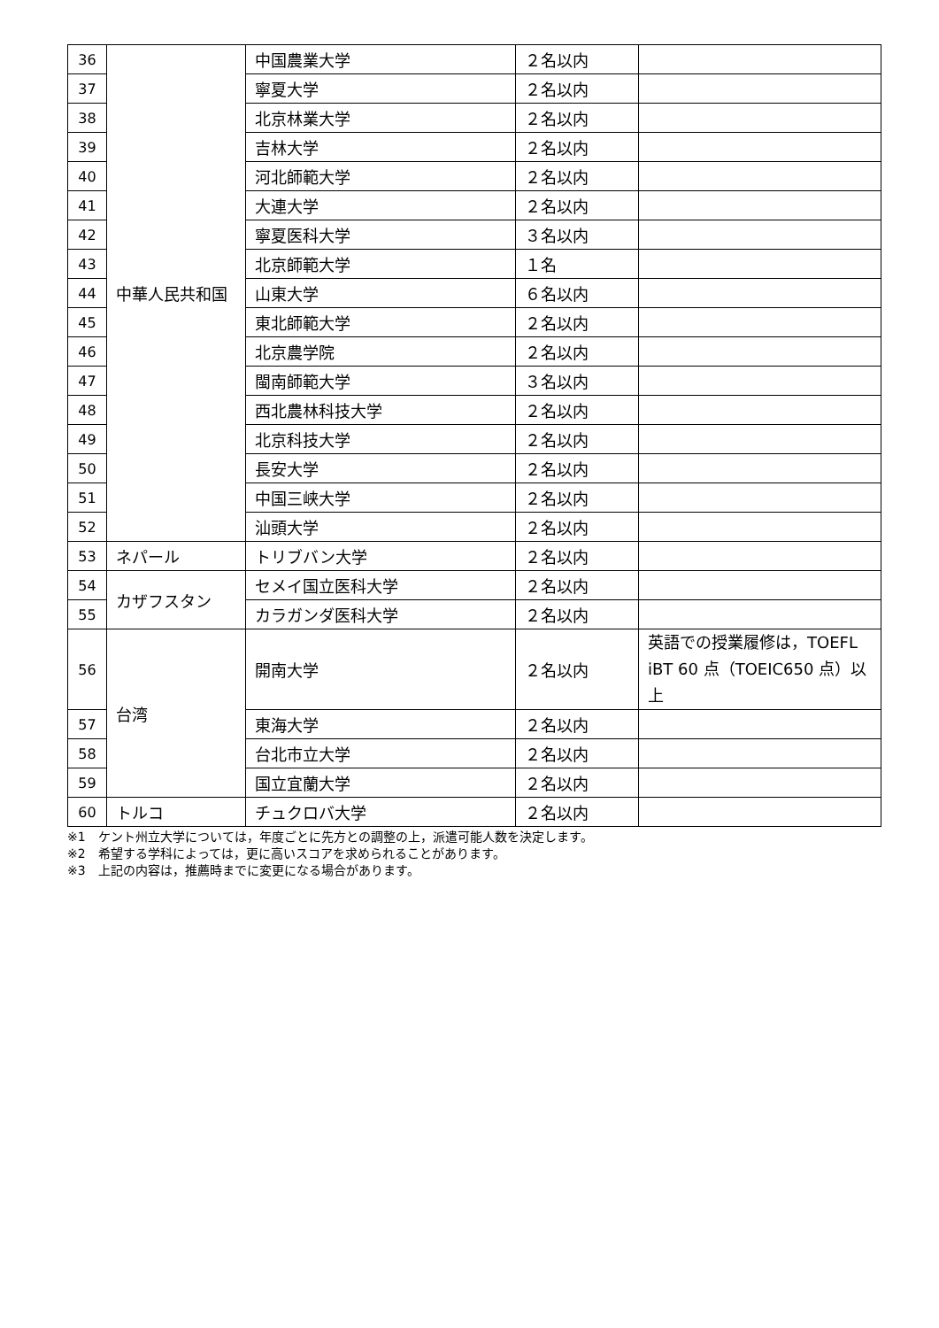| 36 | 中華人民共和国 | 中国農業大学 | ２名以内 | |
| 37 | | 寧夏大学 | ２名以内 | |
| 38 | | 北京林業大学 | ２名以内 | |
| 39 | | 吉林大学 | ２名以内 | |
| 40 | | 河北師範大学 | ２名以内 | |
| 41 | | 大連大学 | ２名以内 | |
| 42 | | 寧夏医科大学 | ３名以内 | |
| 43 | | 北京師範大学 | １名 | |
| 44 | | 山東大学 | ６名以内 | |
| 45 | | 東北師範大学 | ２名以内 | |
| 46 | | 北京農学院 | ２名以内 | |
| 47 | | 閩南師範大学 | ３名以内 | |
| 48 | | 西北農林科技大学 | ２名以内 | |
| 49 | | 北京科技大学 | ２名以内 | |
| 50 | | 長安大学 | ２名以内 | |
| 51 | | 中国三峡大学 | ２名以内 | |
| 52 | | 汕頭大学 | ２名以内 | |
| 53 | ネパール | トリブバン大学 | ２名以内 | |
| 54 | カザフスタン | セメイ国立医科大学 | ２名以内 | |
| 55 | | カラガンダ医科大学 | ２名以内 | |
| 56 | 台湾 | 開南大学 | ２名以内 | 英語での授業履修は，TOEFL iBT 60 点（TOEIC650 点）以上 |
| 57 | | 東海大学 | ２名以内 | |
| 58 | | 台北市立大学 | ２名以内 | |
| 59 | | 国立宜蘭大学 | ２名以内 | |
| 60 | トルコ | チュクロバ大学 | ２名以内 | |
※1　ケント州立大学については，年度ごとに先方との調整の上，派遣可能人数を決定します。
※2　希望する学科によっては，更に高いスコアを求められることがあります。
※3　上記の内容は，推薦時までに変更になる場合があります。